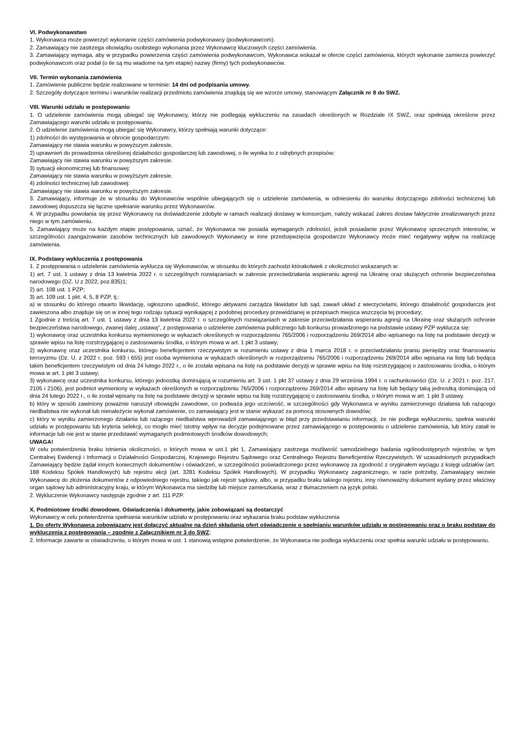VI. Podwykonawstwo
1. Wykonawca może powierzyć wykonanie części zamówienia podwykonawcy (podwykonawcom).
2. Zamawiający nie zastrzega obowiązku osobistego wykonania przez Wykonawcę kluczowych części zamówienia.
3. Zamawiający wymaga, aby w przypadku powierzenia części zamówienia podwykonawcom, Wykonawca wskazał w ofercie części zamówienia, których wykonanie zamierza powierzyć podwykonawcom oraz podał (o ile są mu wiadome na tym etapie) nazwy (firmy) tych podwykonawców.
VII. Termin wykonania zamówienia
1. Zamówienie publiczne będzie realizowane w terminie: 14 dni od podpisania umowy.
2. Szczegóły dotyczące terminu i warunków realizacji przedmiotu zamówienia znajdują się we wzorze umowy, stanowiącym Załącznik nr 8 do SWZ.
VIII. Warunki udziału w postępowaniu
1. O udzielenie zamówienia mogą ubiegać się Wykonawcy, którzy nie podlegają wykluczeniu na zasadach określonych w Rozdziale IX SWZ, oraz spełniają określone przez Zamawiającego warunki udziału w postępowaniu.
2. O udzielenie zamówienia mogą ubiegać się Wykonawcy, którzy spełniają warunki dotyczące:
1) zdolności do występowania w obrocie gospodarczym:
Zamawiający nie stawia warunku w powyższym zakresie.
2) uprawnień do prowadzenia określonej działalności gospodarczej lub zawodowej, o ile wynika to z odrębnych przepisów:
Zamawiający nie stawia warunku w powyższym zakresie.
3) sytuacji ekonomicznej lub finansowej:
Zamawiający nie stawia warunku w powyższym zakresie.
4) zdolności technicznej lub zawodowej:
Zamawiający nie stawia warunku w powyższym zakresie.
3. Zamawiający, informuje że w stosunku do Wykonawców wspólnie ubiegających się o udzielenie zamówienia, w odniesieniu do warunku dotyczącego zdolności technicznej lub zawodowej dopuszcza się łączne spełnianie warunku przez Wykonawców.
4. W przypadku powołania się przez Wykonawcę na doświadczenie zdobyte w ramach realizacji dostawy w konsorcjum, należy wskazać zakres dostaw faktycznie zrealizowanych przez niego w tym zamówieniu.
5. Zamawiający może na każdym etapie postępowania, uznać, że Wykonawca nie posiada wymaganych zdolności, jeżeli posiadanie przez Wykonawcę sprzecznych interesów, w szczególności zaangażowanie zasobów technicznych lub zawodowych Wykonawcy w inne przedsięwzięcia gospodarcze Wykonawcy może mieć negatywny wpływ na realizację zamówienia.
IX. Podstawy wykluczenia z postępowania
1. Z postępowania o udzielenie zamówienia wyklucza się Wykonawców, w stosunku do których zachodzi którakolwiek z okoliczności wskazanych w:
1) art. 7 ust. 1 ustawy z dnia 13 kwietnia 2022 r. o szczególnych rozwiązaniach w zakresie przeciwdziałania wspieraniu agresji na Ukrainę oraz służących ochronie bezpieczeństwa narodowego (DZ. U z 2022, poz.835)1;
2) art. 108 ust. 1 PZP;
3) art. 109 ust. 1 pkt. 4, 5, 8 PZP, tj.:
a) w stosunku do którego otwarto likwidację, ogłoszono upadłość, którego aktywami zarządza likwidator lub sąd, zawarł układ z wierzycielami, którego działalność gospodarcza jest zawieszona albo znajduje się on w innej tego rodzaju sytuacji wynikającej z podobnej procedury przewidzianej w przepisach miejsca wszczęcia tej procedury;
1 Zgodnie z treścią art. 7 ust. 1 ustawy z dnia 13 kwietnia 2022 r. o szczególnych rozwiązaniach w zakresie przeciwdziałania wspieraniu agresji na Ukrainę oraz służących ochronie bezpieczeństwa narodowego, zwanej dalej „ustawą”, z postępowania o udzielenie zamówienia publicznego lub konkursu prowadzonego na podstawie ustawy PZP wyklucza się:
1) wykonawcę oraz uczestnika konkursu wymienionego w wykazach określonych w rozporządzeniu 765/2006 i rozporządzeniu 269/2014 albo wpisanego na listę na podstawie decyzji w sprawie wpisu na listę rozstrzygającej o zastosowaniu środka, o którym mowa w art. 1 pkt 3 ustawy;
2) wykonawcę oraz uczestnika konkursu, którego beneficjentem rzeczywistym w rozumieniu ustawy z dnia 1 marca 2018 r. o przeciwdziałaniu praniu pieniędzy oraz finansowaniu terroryzmu (Dz. U. z 2022 r. poz. 593 i 655) jest osoba wymieniona w wykazach określonych w rozporządzeniu 765/2006 i rozporządzeniu 269/2014 albo wpisana na listę lub będąca takim beneficjentem rzeczywistym od dnia 24 lutego 2022 r., o ile została wpisana na listę na podstawie decyzji w sprawie wpisu na listę rozstrzygającej o zastosowaniu środka, o którym mowa w art. 1 pkt 3 ustawy;
3) wykonawcę oraz uczestnika konkursu, którego jednostką dominującą w rozumieniu art. 3 ust. 1 pkt 37 ustawy z dnia 29 września 1994 r. o rachunkowości (Dz. U. z 2021 r. poz. 217, 2105 i 2106), jest podmiot wymieniony w wykazach określonych w rozporządzeniu 765/2006 i rozporządzeniu 269/2014 albo wpisany na listę lub będący taką jednostką dominującą od dnia 24 lutego 2022 r., o ile został wpisany na listę na podstawie decyzji w sprawie wpisu na listę rozstrzygającej o zastosowaniu środka, o którym mowa w art. 1 pkt 3 ustawy.
b) który w sposób zawiniony poważnie naruszył obowiązki zawodowe, co podważa jego uczciwość, w szczególności gdy Wykonawca w wyniku zamierzonego działania lub rażącego niedbalstwa nie wykonał lub nienależycie wykonał zamówienie, co zamawiający jest w stanie wykazać za pomocą stosownych dowodów;
c) który w wyniku zamierzonego działania lub rażącego niedbalstwa wprowadził zamawiającego w błąd przy przedstawianiu informacji, że nie podlega wykluczeniu, spełnia warunki udziału w postępowaniu lub kryteria selekcji, co mogło mieć istotny wpływ na decyzje podejmowane przez zamawiającego w postępowaniu o udzielenie zamówienia, lub który zataił te informacje lub nie jest w stanie przedstawić wymaganych podmiotowych środków dowodowych;
UWAGA!
W celu potwierdzenia braku istnienia okoliczności, o których mowa w ust.1 pkt 1, Zamawiający zastrzega możliwość samodzielnego badania ogólnodostępnych rejestrów, w tym Centralnej Ewidencji i Informacji o Działalności Gospodarczej, Krajowego Rejestru Sądowego oraz Centralnego Rejestru Beneficjentów Rzeczywistych. W uzasadnionych przypadkach Zamawiający będzie żądał innych koniecznych dokumentów i oświadczeń, w szczególności poświadczonego przez wykonawcę za zgodność z oryginałem wyciągu z księgi udziałów (art. 188 Kodeksu Spółek Handlowych) lub rejestru akcji (art. 3281 Kodeksu Spółek Handlowych). W przypadku Wykonawcy zagranicznego, w razie potrzeby, Zamawiający wezwie Wykonawcę do złożenia dokumentów z odpowiedniego rejestru, takiego jak rejestr sądowy, albo, w przypadku braku takiego rejestru, inny równoważny dokument wydany przez właściwy organ sądowy lub administracyjny kraju, w którym Wykonawca ma siedzibę lub miejsce zamieszkania, wraz z tłumaczeniem na język polski.
2. Wykluczenie Wykonawcy następuje zgodnie z art. 111 PZP.
X. Podmiotowe środki dowodowe. Oświadczenia i dokumenty, jakie zobowiązani są dostarczyć
Wykonawcy w celu potwierdzenia spełniania warunków udziału w postępowaniu oraz wykazania braku podstaw wykluczenia
1. Do oferty Wykonawca zobowiązany jest dołączyć aktualne na dzień składania ofert oświadczenie o spełnianiu warunków udziału w postępowaniu oraz o braku podstaw do wykluczenia z postępowania – zgodnie z Załącznikiem nr 3 do SWZ;
2. Informacje zawarte w oświadczeniu, o którym mowa w ust. 1 stanowią wstępne potwierdzenie, że Wykonawca nie podlega wykluczeniu oraz spełnia warunki udziału w postępowaniu.